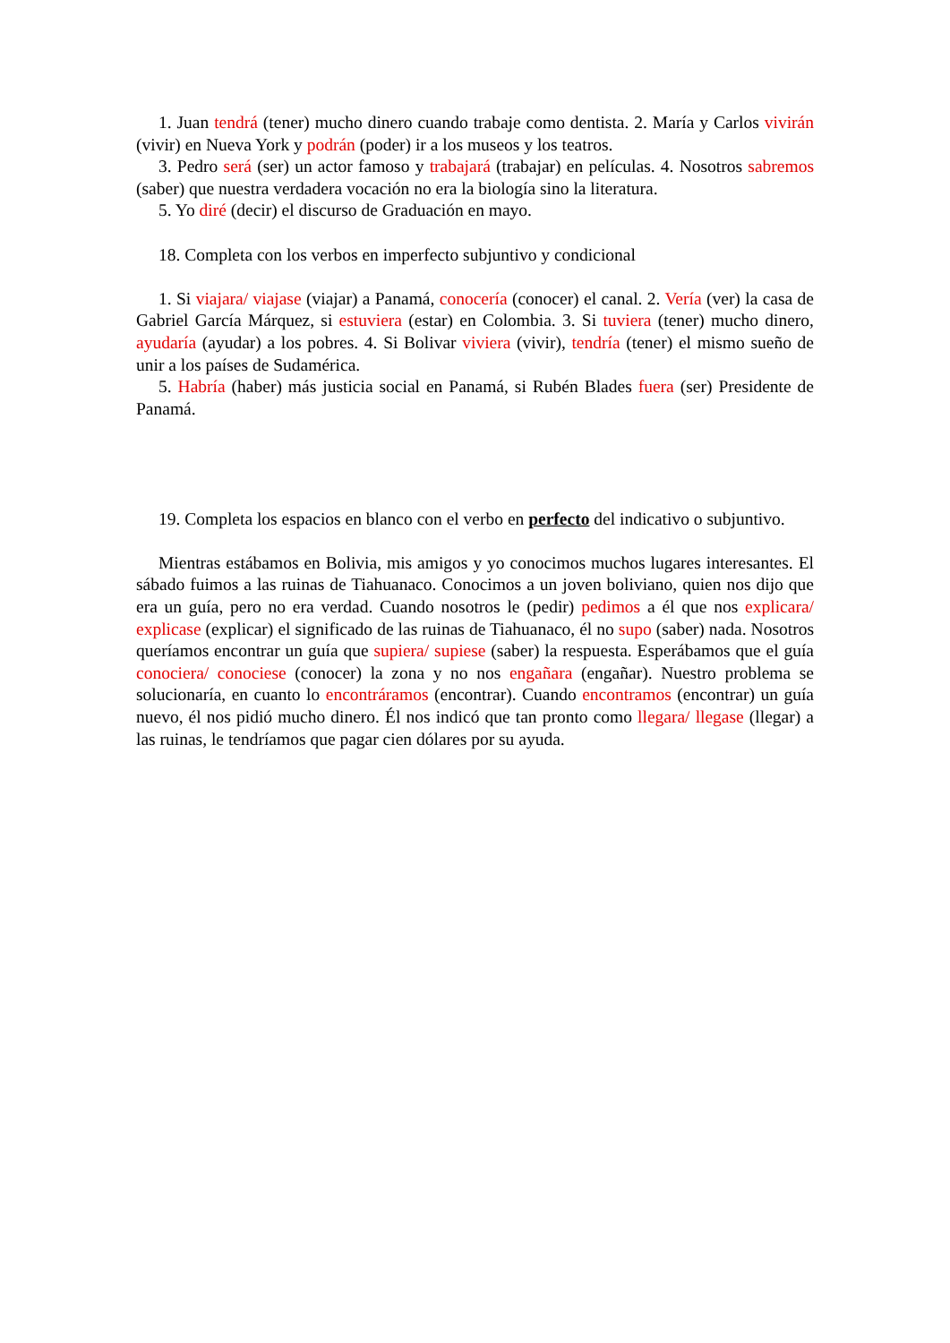1. Juan tendrá (tener) mucho dinero cuando trabaje como dentista. 2. María y Carlos vivirán (vivir) en Nueva York y podrán (poder) ir a los museos y los teatros.
3. Pedro será (ser) un actor famoso y trabajará (trabajar) en películas. 4. Nosotros sabremos (saber) que nuestra verdadera vocación no era la biología sino la literatura.
5. Yo diré (decir) el discurso de Graduación en mayo.
18. Completa con los verbos en imperfecto subjuntivo y condicional
1. Si viajara/ viajase (viajar) a Panamá, conocería (conocer) el canal. 2. Vería (ver) la casa de Gabriel García Márquez, si estuviera (estar) en Colombia. 3. Si tuviera (tener) mucho dinero, ayudaría (ayudar) a los pobres. 4. Si Bolivar viviera (vivir), tendría (tener) el mismo sueño de unir a los países de Sudamérica.
5. Habría (haber) más justicia social en Panamá, si Rubén Blades fuera (ser) Presidente de Panamá.
19. Completa los espacios en blanco con el verbo en perfecto del indicativo o subjuntivo.
Mientras estábamos en Bolivia, mis amigos y yo conocimos muchos lugares interesantes. El sábado fuimos a las ruinas de Tiahuanaco. Conocimos a un joven boliviano, quien nos dijo que era un guía, pero no era verdad. Cuando nosotros le (pedir) pedimos a él que nos explicara/ explicase (explicar) el significado de las ruinas de Tiahuanaco, él no supo (saber) nada. Nosotros queríamos encontrar un guía que supiera/ supiese (saber) la respuesta. Esperábamos que el guía conociera/ conociese (conocer) la zona y no nos engañara (engañar). Nuestro problema se solucionaría, en cuanto lo encontráramos (encontrar). Cuando encontramos (encontrar) un guía nuevo, él nos pidió mucho dinero. Él nos indicó que tan pronto como llegara/ llegase (llegar) a las ruinas, le tendríamos que pagar cien dólares por su ayuda.